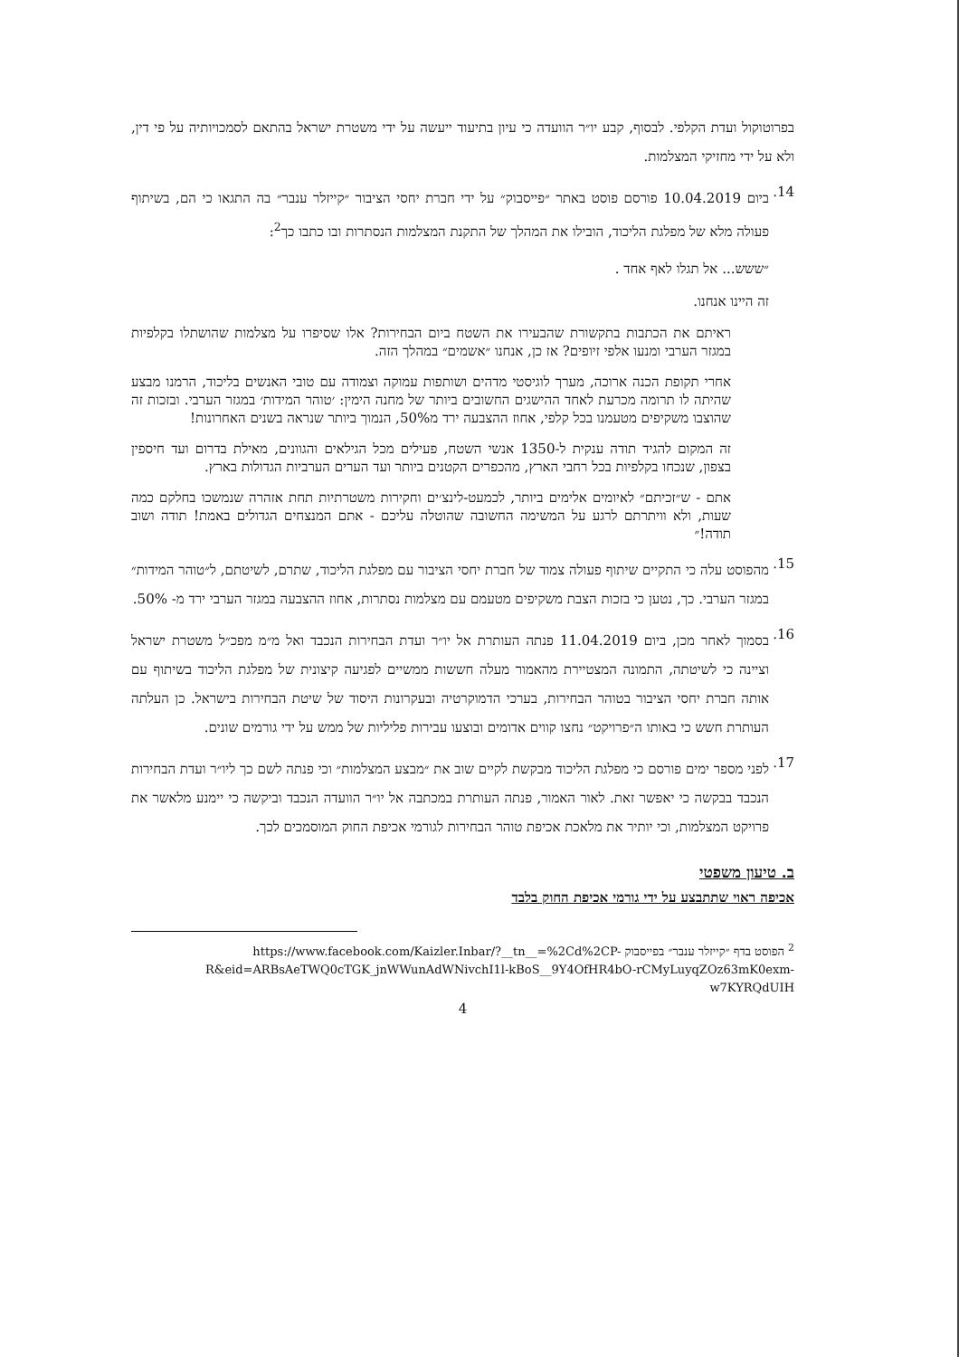בפרוטוקול ועדת הקלפי. לבסוף, קבע יו״ר הוועדה כי עיון בתיעוד ייעשה על ידי משטרת ישראל בהתאם לסמכויותיה על פי דין, ולא על ידי מחזיקי המצלמות.
14.
ביום 10.04.2019 פורסם פוסט באתר ״פייסבוק״ על ידי חברת יחסי הציבור ״קייזלר ענבר״ בה התגאו כי הם, בשיתוף פעולה מלא של מפלגת הליכוד, הובילו את המהלך של התקנת המצלמות הנסתרות ובו כתבו כך<sup>2</sup>:
״ששש... אל תגלו לאף אחד .
זה היינו אנחנו.
ראיתם את הכתבות בתקשורת שהבעירו את השטח ביום הבחירות? אלו שסיפרו על מצלמות שהושתלו בקלפיות במגזר הערבי ומנעו אלפי זיופים? אז כן, אנחנו ״אשמים״ במהלך הזה.
אחרי תקופת הכנה ארוכה, מערך לוגיסטי מדהים ושותפות עמוקה וצמודה עם טובי האנשים בליכוד, הרמנו מבצע שהיתה לו תרומה מכרעת לאחד ההישגים החשובים ביותר של מחנה הימין: ׳טוהר המידות׳ במגזר הערבי. ובזכות זה שהוצבו משקיפים מטעמנו בכל קלפי, אחוז ההצבעה ירד מ50%, הנמוך ביותר שנראה בשנים האחרונות!
זה המקום להגיד תודה ענקית ל-1350 אנשי השטח, פעילים מכל הגילאים והגוונים, מאילת בדרום ועד חיספין בצפון, שנכחו בקלפיות בכל רחבי הארץ, מהכפרים הקטנים ביותר ועד הערים הערביות הגדולות בארץ.
אתם - ש״זכיתם״ לאיומים אלימים ביותר, לכמעט-לינצ׳ים וחקירות משטרתיות תחת אזהרה שנמשכו בחלקם כמה שעות, ולא וויתרתם לרגע על המשימה החשובה שהוטלה עליכם - אתם המנצחים הגדולים באמת! תודה ושוב תודה!״
15.
מהפוסט עלה כי התקיים שיתוף פעולה צמוד של חברת יחסי הציבור עם מפלגת הליכוד, שתרם, לשיטתם, ל״טוהר המידות״ במגזר הערבי. כך, נטען כי בזכות הצבת משקיפים מטעמם עם מצלמות נסתרות, אחוז ההצבעה במגזר הערבי ירד מ- 50%.
16.
בסמוך לאחר מכן, ביום 11.04.2019 פנתה העותרת אל יו״ר ועדת הבחירות הנכבד ואל מ״מ מפכ״ל משטרת ישראל וציינה כי לשיטתה, התמונה המצטיירת מהאמור מעלה חששות ממשיים לפגיעה קיצונית של מפלגת הליכוד בשיתוף עם אותה חברת יחסי הציבור בטוהר הבחירות, בערכי הדמוקרטיה ובעקרונות היסוד של שיטת הבחירות בישראל. כן העלתה העותרת חשש כי באותו ה״פרויקט״ נחצו קווים אדומים ובוצעו עבירות פליליות של ממש על ידי גורמים שונים.
17.
לפני מספר ימים פורסם כי מפלגת הליכוד מבקשת לקיים שוב את ״מבצע המצלמות״ וכי פנתה לשם כך ליו״ר ועדת הבחירות הנכבד בבקשה כי יאפשר זאת. לאור האמור, פנתה העותרת במכתבה אל יו״ר הוועדה הנכבד וביקשה כי יימנע מלאשר את פרויקט המצלמות, וכי יותיר את מלאכת אכיפת טוהר הבחירות לגורמי אכיפת החוק המוסמכים לכך.
ב. טיעון משפטי
אכיפה ראוי שתתבצע על ידי גורמי אכיפת החוק בלבד
<sup>2</sup> הפוסט בדף ״קייזלר ענבר״ בפייסבוק https://www.facebook.com/Kaizler.Inbar/?__tn__=%2Cd%2CP-R&eid=ARBsAeTWQ0cTGK_jnWWunAdWNivchI1l-kBoS__9Y4OfHR4bO-rCMyLuyqZOz63mK0exm-w7KYRQdUIH
4